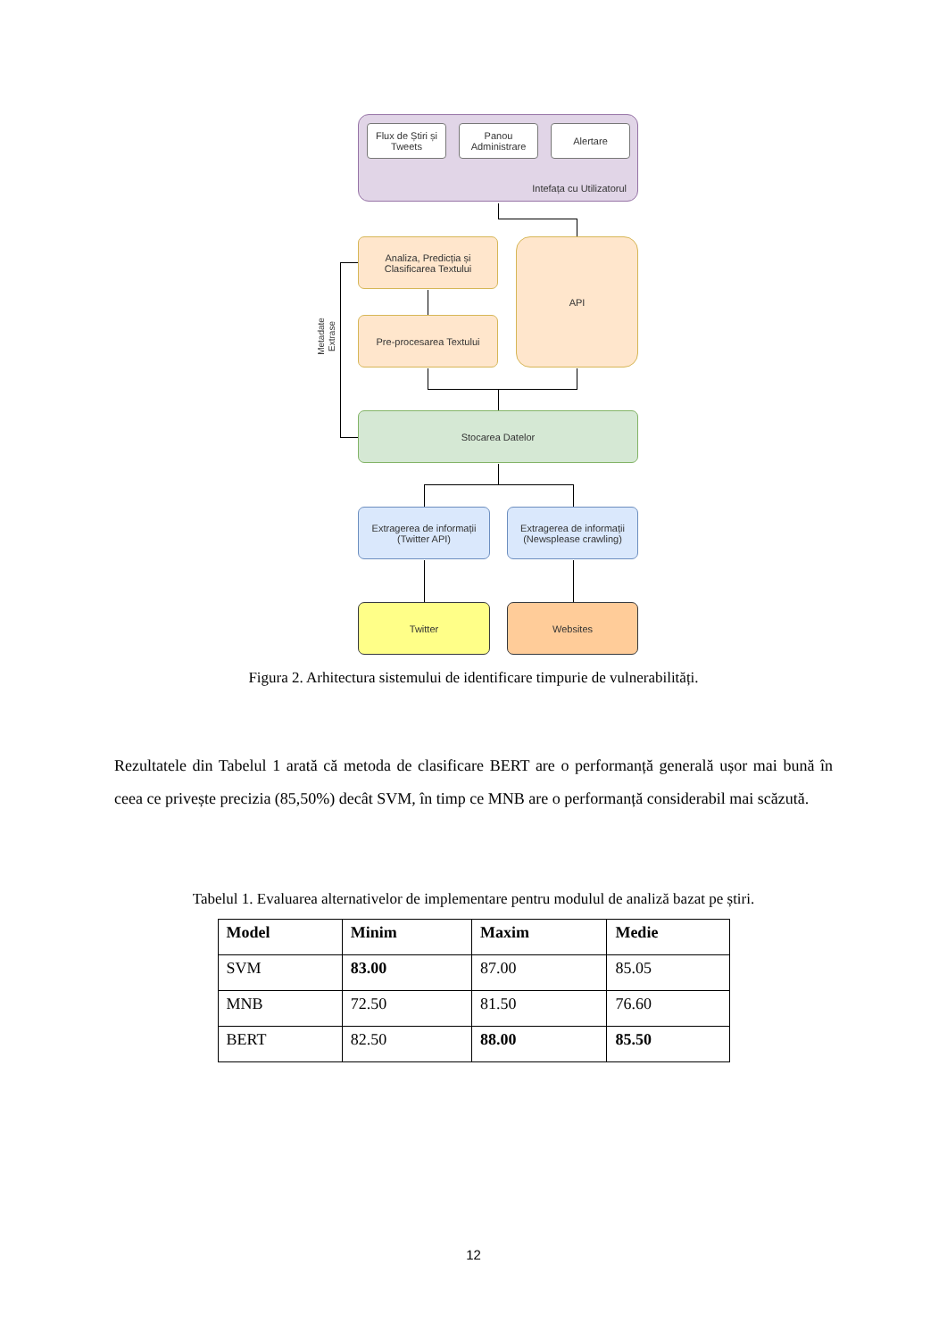Intefața cu Utilizatorul
Flux de Știri și Tweets
Panou Administrare
Alertare
Analiza, Predicția și Clasificarea Textului
API
Pre-procesarea Textului
Stocarea Datelor
Extragerea de informații (Twitter API)
Extragerea de informații (Newsplease crawling)
Twitter Websites
Metadate
Extrase
Figura 2. Arhitectura sistemului de identificare timpurie de vulnerabilități.
Rezultatele din Tabelul 1 arată că metoda de clasificare BERT are o performanță generală ușor mai bună în ceea ce privește precizia (85,50%) decât SVM, în timp ce MNB are o performanță considerabil mai scăzută.
Tabelul 1. Evaluarea alternativelor de implementare pentru modulul de analiză bazat pe știri.
| Model | Minim | Maxim | Medie |
| --- | --- | --- | --- |
| SVM | 83.00 | 87.00 | 85.05 |
| MNB | 72.50 | 81.50 | 76.60 |
| BERT | 82.50 | 88.00 | 85.50 |
12